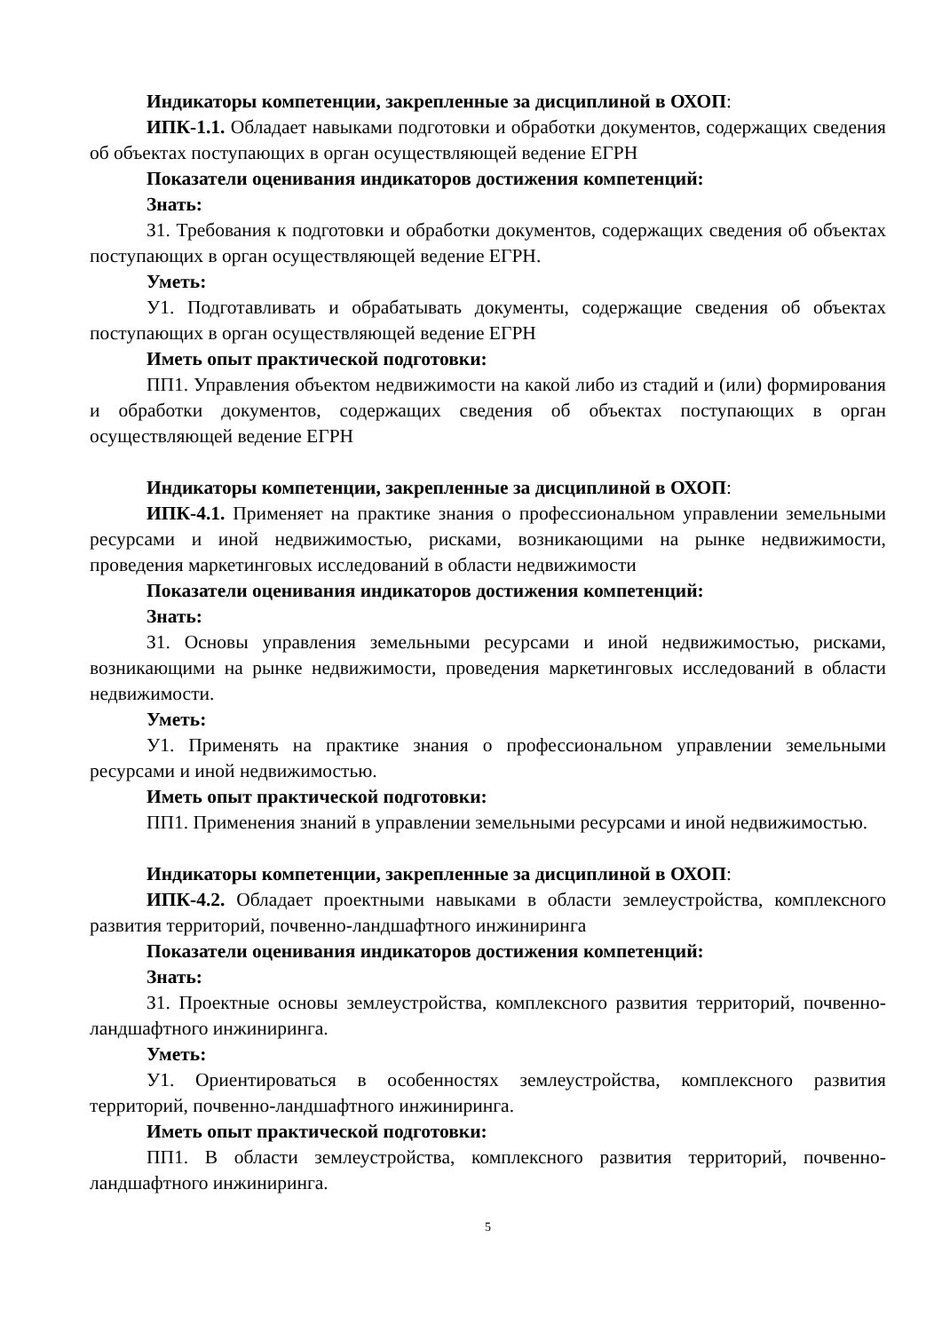Индикаторы компетенции, закрепленные за дисциплиной в ОХОП:
ИПК-1.1. Обладает навыками подготовки и обработки документов, содержащих сведения об объектах поступающих в орган осуществляющей ведение ЕГРН
Показатели оценивания индикаторов достижения компетенций:
Знать:
З1. Требования к подготовки и обработки документов, содержащих сведения об объектах поступающих в орган осуществляющей ведение ЕГРН.
Уметь:
У1. Подготавливать и обрабатывать документы, содержащие сведения об объектах поступающих в орган осуществляющей ведение ЕГРН
Иметь опыт практической подготовки:
ПП1. Управления объектом недвижимости на какой либо из стадий и (или) формирования и обработки документов, содержащих сведения об объектах поступающих в орган осуществляющей ведение ЕГРН
Индикаторы компетенции, закрепленные за дисциплиной в ОХОП:
ИПК-4.1. Применяет на практике знания о профессиональном управлении земельными ресурсами и иной недвижимостью, рисками, возникающими на рынке недвижимости, проведения маркетинговых исследований в области недвижимости
Показатели оценивания индикаторов достижения компетенций:
Знать:
З1. Основы управления земельными ресурсами и иной недвижимостью, рисками, возникающими на рынке недвижимости, проведения маркетинговых исследований в области недвижимости.
Уметь:
У1. Применять на практике знания о профессиональном управлении земельными ресурсами и иной недвижимостью.
Иметь опыт практической подготовки:
ПП1. Применения знаний в управлении земельными ресурсами и иной недвижимостью.
Индикаторы компетенции, закрепленные за дисциплиной в ОХОП:
ИПК-4.2. Обладает проектными навыками в области землеустройства, комплексного развития территорий, почвенно-ландшафтного инжиниринга
Показатели оценивания индикаторов достижения компетенций:
Знать:
З1. Проектные основы землеустройства, комплексного развития территорий, почвенно-ландшафтного инжиниринга.
Уметь:
У1. Ориентироваться в особенностях землеустройства, комплексного развития территорий, почвенно-ландшафтного инжиниринга.
Иметь опыт практической подготовки:
ПП1. В области землеустройства, комплексного развития территорий, почвенно-ландшафтного инжиниринга.
5